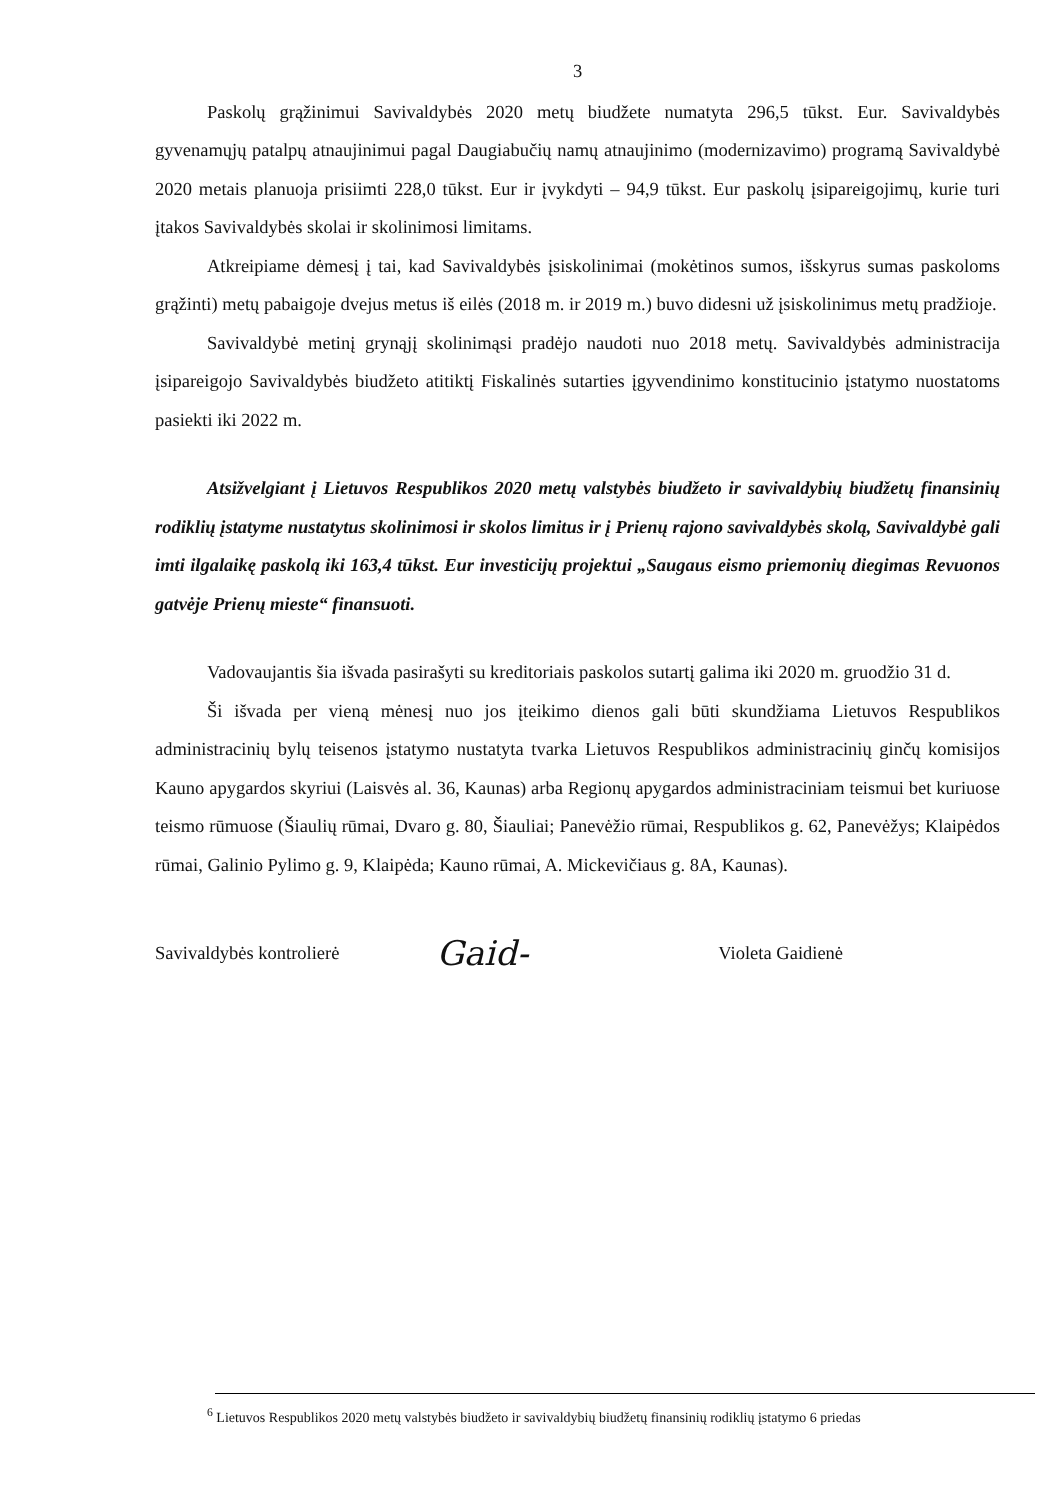3
Paskolų grąžinimui Savivaldybės 2020 metų biudžete numatyta 296,5 tūkst. Eur. Savivaldybės gyvenamųjų patalpų atnaujinimui pagal Daugiabučių namų atnaujinimo (modernizavimo) programą Savivaldybė 2020 metais planuoja prisiimti 228,0 tūkst. Eur ir įvykdyti – 94,9 tūkst. Eur paskolų įsipareigojimų, kurie turi įtakos Savivaldybės skolai ir skolinimosi limitams.
Atkreipiame dėmesį į tai, kad Savivaldybės įsiskolinimai (mokėtinos sumos, išskyrus sumas paskoloms grąžinti) metų pabaigoje dvejus metus iš eilės (2018 m. ir 2019 m.) buvo didesni už įsiskolinimus metų pradžioje.
Savivaldybė metinį grynąjį skolinimąsi pradėjo naudoti nuo 2018 metų. Savivaldybės administracija įsipareigojo Savivaldybės biudžeto atitiktį Fiskalinės sutarties įgyvendinimo konstitucinio įstatymo nuostatoms pasiekti iki 2022 m.
Atsižvelgiant į Lietuvos Respublikos 2020 metų valstybės biudžeto ir savivaldybių biudžetų finansinių rodiklių įstatyme nustatytus skolinimosi ir skolos limitus ir į Prienų rajono savivaldybės skolą, Savivaldybė gali imti ilgalaikę paskolą iki 163,4 tūkst. Eur investicijų projektui „Saugaus eismo priemonių diegimas Revuonos gatvėje Prienų mieste“ finansuoti.
Vadovaujantis šia išvada pasirašyti su kreditoriais paskolos sutartį galima iki 2020 m. gruodžio 31 d.
Ši išvada per vieną mėnesį nuo jos įteikimo dienos gali būti skundžiama Lietuvos Respublikos administracinių bylų teisenos įstatymo nustatyta tvarka Lietuvos Respublikos administracinių ginčų komisijos Kauno apygardos skyriui (Laisvės al. 36, Kaunas) arba Regionų apygardos administraciniam teismui bet kuriuose teismo rūmuose (Šiaulių rūmai, Dvaro g. 80, Šiauliai; Panevėžio rūmai, Respublikos g. 62, Panevėžys; Klaipėdos rūmai, Galinio Pylimo g. 9, Klaipėda; Kauno rūmai, A. Mickevičiaus g. 8A, Kaunas).
Savivaldybės kontrolierė
Gaid-
Violeta Gaidienė
<sup>6</sup> Lietuvos Respublikos 2020 metų valstybės biudžeto ir savivaldybių biudžetų finansinių rodiklių įstatymo 6 priedas